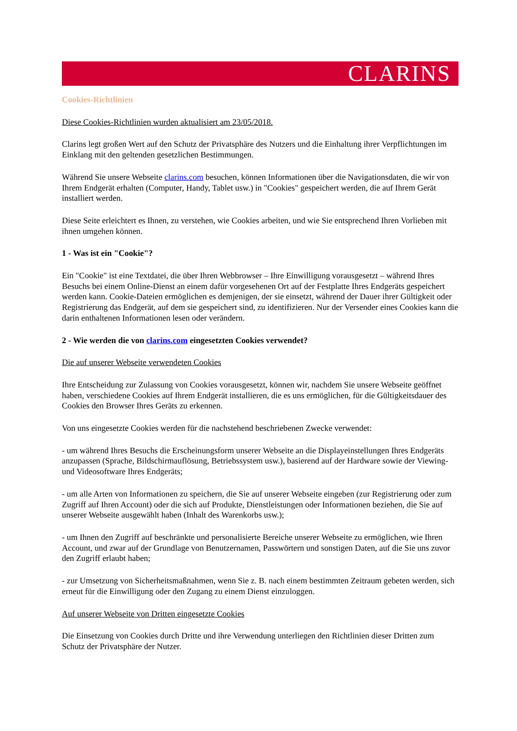CLARINS
Cookies-Richtlinien
Diese Cookies-Richtlinien wurden aktualisiert am 23/05/2018.
Clarins legt großen Wert auf den Schutz der Privatsphäre des Nutzers und die Einhaltung ihrer Verpflichtungen im Einklang mit den geltenden gesetzlichen Bestimmungen.
Während Sie unsere Webseite clarins.com besuchen, können Informationen über die Navigationsdaten, die wir von Ihrem Endgerät erhalten (Computer, Handy, Tablet usw.) in "Cookies" gespeichert werden, die auf Ihrem Gerät installiert werden.
Diese Seite erleichtert es Ihnen, zu verstehen, wie Cookies arbeiten, und wie Sie entsprechend Ihren Vorlieben mit ihnen umgehen können.
1 - Was ist ein "Cookie"?
Ein "Cookie" ist eine Textdatei, die über Ihren Webbrowser – Ihre Einwilligung vorausgesetzt – während Ihres Besuchs bei einem Online-Dienst an einem dafür vorgesehenen Ort auf der Festplatte Ihres Endgeräts gespeichert werden kann. Cookie-Dateien ermöglichen es demjenigen, der sie einsetzt, während der Dauer ihrer Gültigkeit oder Registrierung das Endgerät, auf dem sie gespeichert sind, zu identifizieren. Nur der Versender eines Cookies kann die darin enthaltenen Informationen lesen oder verändern.
2 - Wie werden die von clarins.com eingesetzten Cookies verwendet?
Die auf unserer Webseite verwendeten Cookies
Ihre Entscheidung zur Zulassung von Cookies vorausgesetzt, können wir, nachdem Sie unsere Webseite geöffnet haben, verschiedene Cookies auf Ihrem Endgerät installieren, die es uns ermöglichen, für die Gültigkeitsdauer des Cookies den Browser Ihres Geräts zu erkennen.
Von uns eingesetzte Cookies werden für die nachstehend beschriebenen Zwecke verwendet:
- um während Ihres Besuchs die Erscheinungsform unserer Webseite an die Displayeinstellungen Ihres Endgeräts anzupassen (Sprache, Bildschirmauflösung, Betriebssystem usw.), basierend auf der Hardware sowie der Viewing- und Videosoftware Ihres Endgeräts;
- um alle Arten von Informationen zu speichern, die Sie auf unserer Webseite eingeben (zur Registrierung oder zum Zugriff auf Ihren Account) oder die sich auf Produkte, Dienstleistungen oder Informationen beziehen, die Sie auf unserer Webseite ausgewählt haben (Inhalt des Warenkorbs usw.);
- um Ihnen den Zugriff auf beschränkte und personalisierte Bereiche unserer Webseite zu ermöglichen, wie Ihren Account, und zwar auf der Grundlage von Benutzernamen, Passwörtern und sonstigen Daten, auf die Sie uns zuvor den Zugriff erlaubt haben;
- zur Umsetzung von Sicherheitsmaßnahmen, wenn Sie z. B. nach einem bestimmten Zeitraum gebeten werden, sich erneut für die Einwilligung oder den Zugang zu einem Dienst einzuloggen.
Auf unserer Webseite von Dritten eingesetzte Cookies
Die Einsetzung von Cookies durch Dritte und ihre Verwendung unterliegen den Richtlinien dieser Dritten zum Schutz der Privatsphäre der Nutzer.